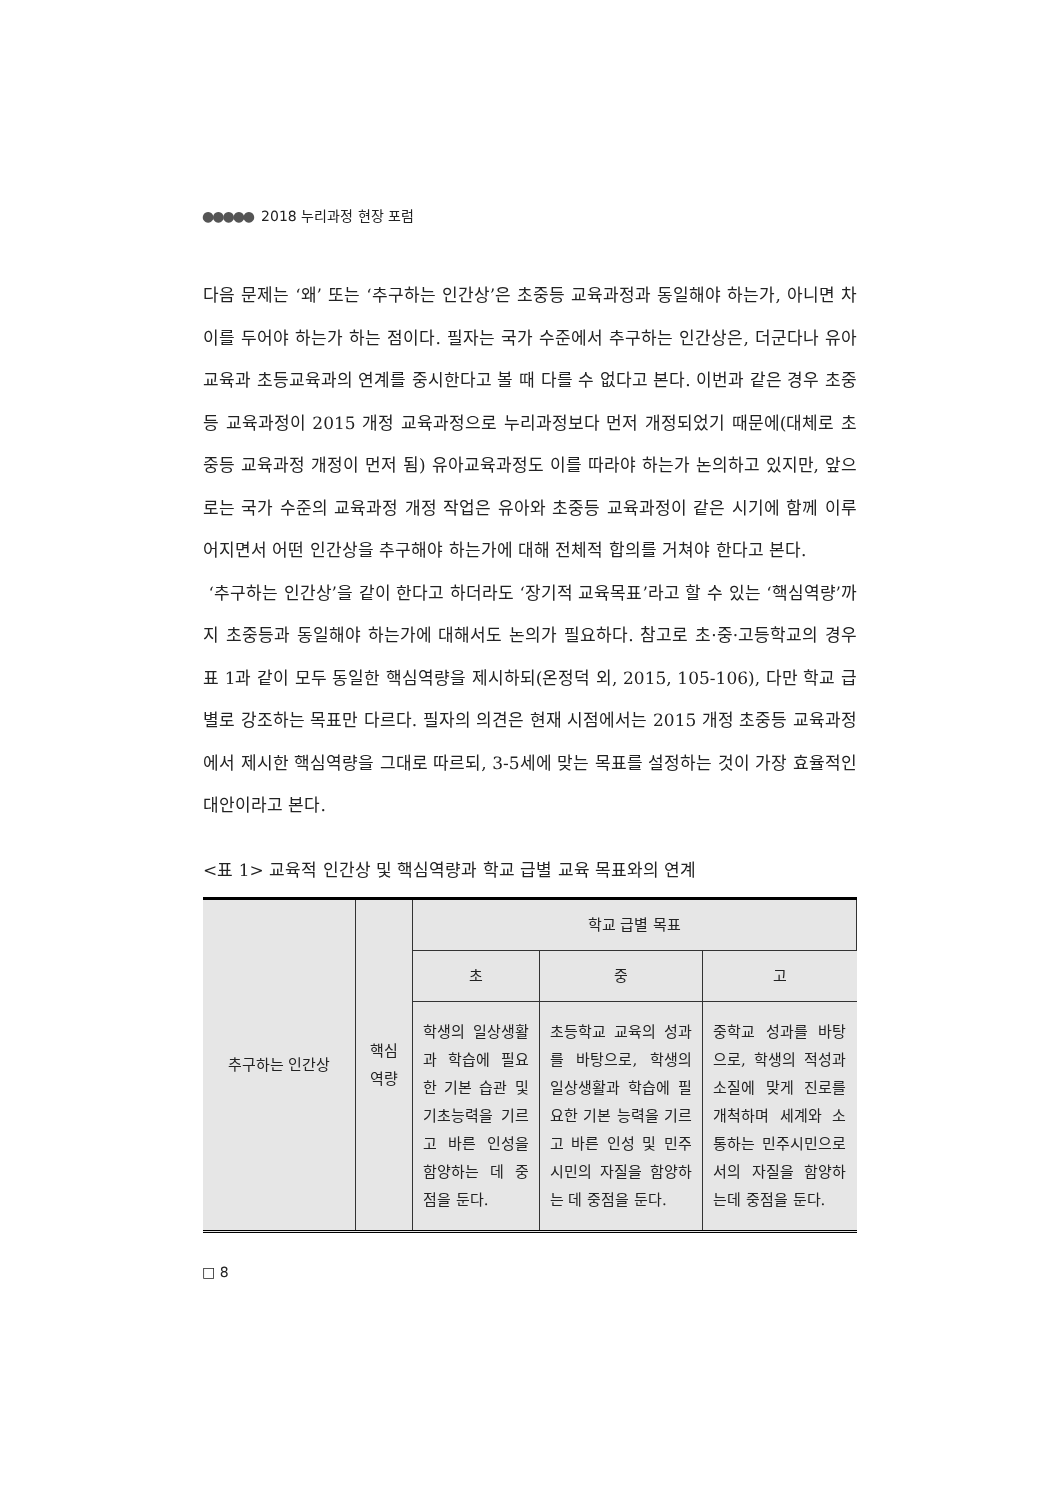●●●●● 2018 누리과정 현장 포럼
다음 문제는 ‘왜’ 또는 ‘추구하는 인간상’은 초중등 교육과정과 동일해야 하는가, 아니면 차이를 두어야 하는가 하는 점이다. 필자는 국가 수준에서 추구하는 인간상은, 더군다나 유아교육과 초등교육과의 연계를 중시한다고 볼 때 다를 수 없다고 본다. 이번과 같은 경우 초중등 교육과정이 2015 개정 교육과정으로 누리과정보다 먼저 개정되었기 때문에(대체로 초중등 교육과정 개정이 먼저 됨) 유아교육과정도 이를 따라야 하는가 논의하고 있지만, 앞으로는 국가 수준의 교육과정 개정 작업은 유아와 초중등 교육과정이 같은 시기에 함께 이루어지면서 어떤 인간상을 추구해야 하는가에 대해 전체적 합의를 거쳐야 한다고 본다.
‘추구하는 인간상’을 같이 한다고 하더라도 ‘장기적 교육목표’라고 할 수 있는 ‘핵심역량’까지 초중등과 동일해야 하는가에 대해서도 논의가 필요하다. 참고로 초·중·고등학교의 경우 표 1과 같이 모두 동일한 핵심역량을 제시하되(온정덕 외, 2015, 105-106), 다만 학교 급별로 강조하는 목표만 다르다. 필자의 의견은 현재 시점에서는 2015 개정 초중등 교육과정에서 제시한 핵심역량을 그대로 따르되, 3-5세에 맞는 목표를 설정하는 것이 가장 효율적인 대안이라고 본다.
<표 1> 교육적 인간상 및 핵심역량과 학교 급별 교육 목표와의 연계
| 추구하는 인간상 | 핵심 역량 | 학교 급별 목표 | | |
| --- | --- | --- | --- | --- |
| | | 초 | 중 | 고 |
| | | 학생의 일상생활과 학습에 필요한 기본 습관 및 기초능력을 기르고 바른 인성을 함양하는 데 중점을 둔다. | 초등학교 교육의 성과를 바탕으로, 학생의 일상생활과 학습에 필요한 기본 능력을 기르고 바른 인성 및 민주 시민의 자질을 함양하는 데 중점을 둔다. | 중학교 성과를 바탕으로, 학생의 적성과 소질에 맞게 진로를 개척하며 세계와 소통하는 민주시민으로서의 자질을 함양하는데 중점을 둔다. |
□ 8